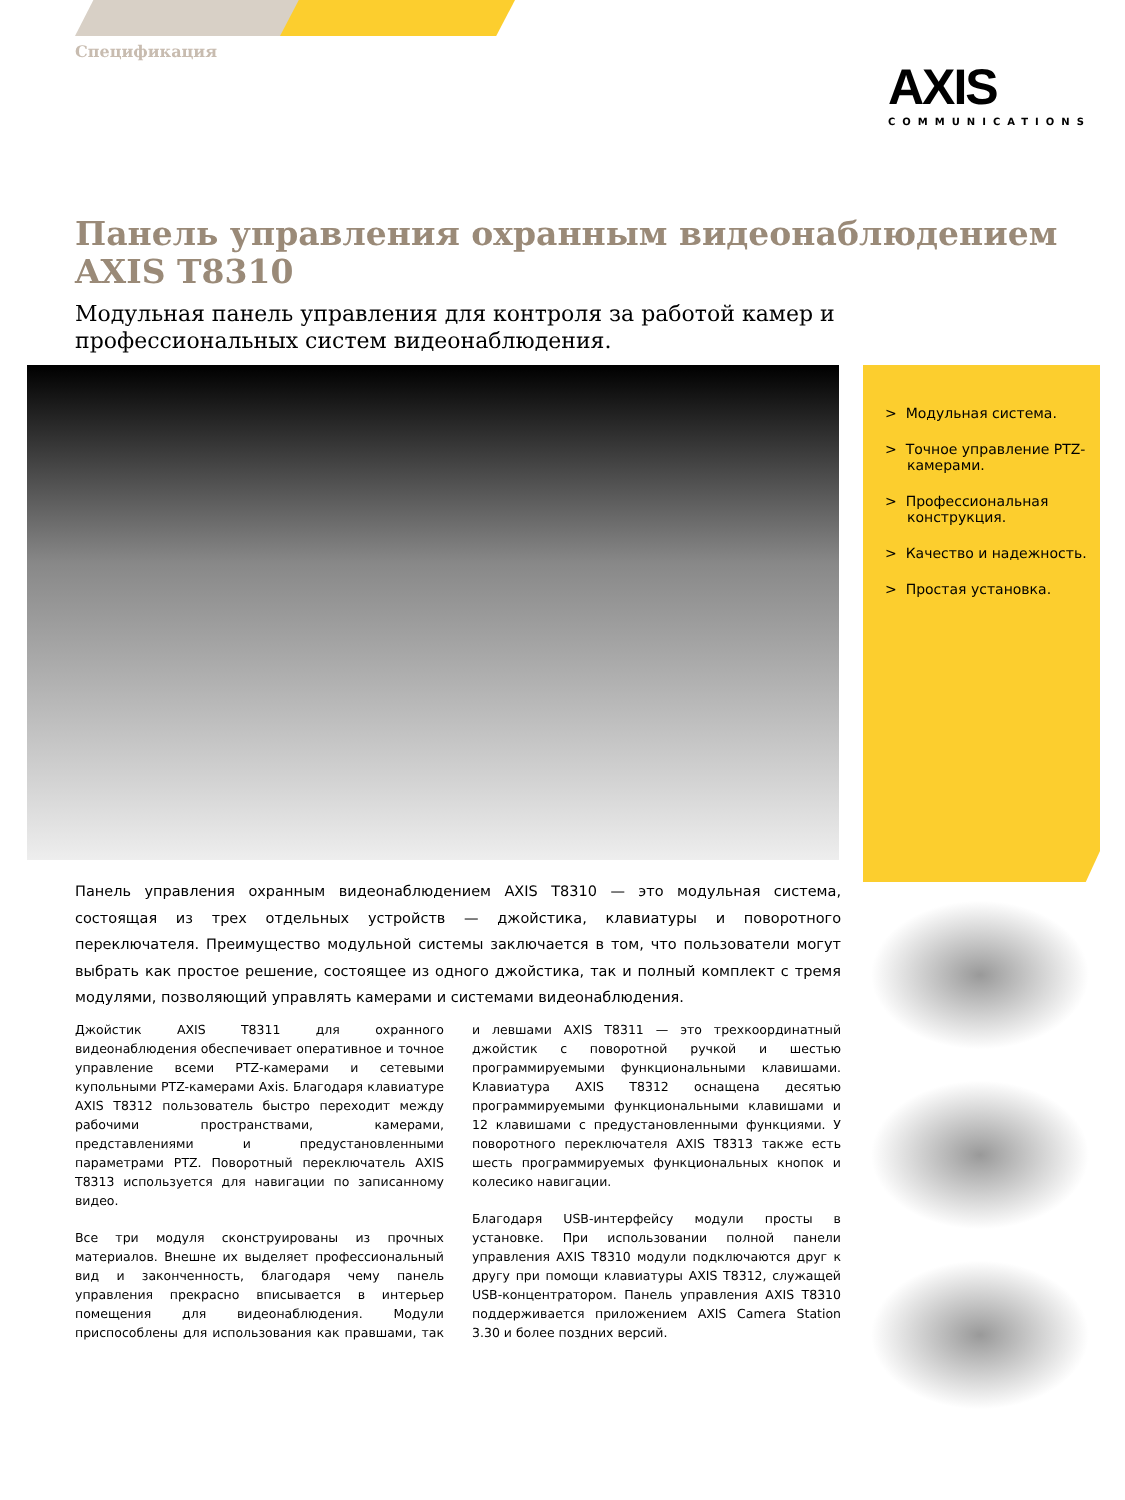Спецификация
AXIS
COMMUNICATIONS
Панель управления охранным видеонаблюдением
AXIS T8310
Модульная панель управления для контроля за работой камер и профессиональных систем видеонаблюдения.
> Модульная система.
> Точное управление PTZ-камерами.
> Профессиональная конструкция.
> Качество и надежность.
> Простая установка.
Панель управления охранным видеонаблюдением AXIS T8310 — это модульная система, состоящая из трех отдельных устройств — джойстика, клавиатуры и поворотного переключателя. Преимущество модульной системы заключается в том, что пользователи могут выбрать как простое решение, состоящее из одного джойстика, так и полный комплект с тремя модулями, позволяющий управлять камерами и системами видеонаблюдения.
Джойстик AXIS T8311 для охранного видеонаблюдения обеспечивает оперативное и точное управление всеми PTZ-камерами и сетевыми купольными PTZ-камерами Axis. Благодаря клавиатуре AXIS T8312 пользователь быстро переходит между рабочими пространствами, камерами, представлениями и предустановленными параметрами PTZ. Поворотный переключатель AXIS T8313 используется для навигации по записанному видео.
Все три модуля сконструированы из прочных материалов. Внешне их выделяет профессиональный вид и законченность, благодаря чему панель управления прекрасно вписывается в интерьер помещения для видеонаблюдения. Модули приспособлены для использования как правшами, так и левшами AXIS T8311 — это трехкоординатный джойстик с поворотной ручкой и шестью программируемыми функциональными клавишами. Клавиатура AXIS T8312 оснащена десятью программируемыми функциональными клавишами и 12 клавишами с предустановленными функциями. У поворотного переключателя AXIS T8313 также есть шесть программируемых функциональных кнопок и колесико навигации.
Благодаря USB-интерфейсу модули просты в установке. При использовании полной панели управления AXIS T8310 модули подключаются друг к другу при помощи клавиатуры AXIS T8312, служащей USB-концентратором. Панель управления AXIS T8310 поддерживается приложением AXIS Camera Station 3.30 и более поздних версий.